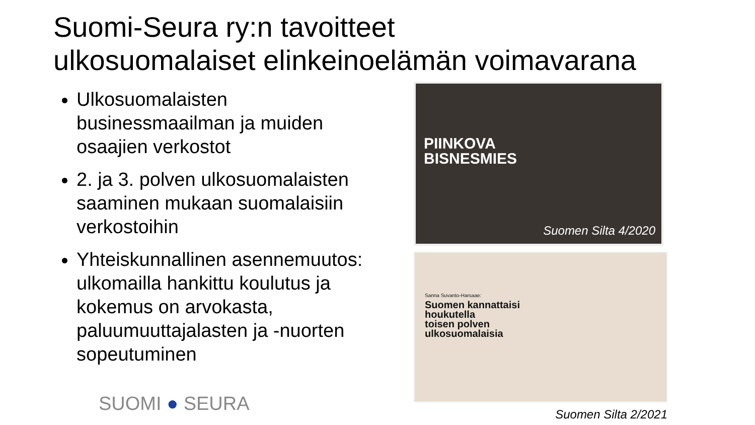Suomi-Seura ry:n tavoitteet
ulkosuomalaiset elinkeinoelämän voimavarana
Ulkosuomalaisten businessmaailman ja muiden osaajien verkostot
2. ja 3. polven ulkosuomalaisten saaminen mukaan suomalaisiin verkostoihin
Yhteiskunnallinen asennemuutos: ulkomailla hankittu koulutus ja kokemus on arvokasta, paluumuuttajalasten ja -nuorten sopeutuminen
PIINKOVA
BISNESMIES
Suomen Silta 4/2020
Sanna Suvanto-Harsaae:
Suomen kannattaisi
houkutella
toisen polven
ulkosuomalaisia
Suomen Silta 2/2021
SUOMI ● SEURA